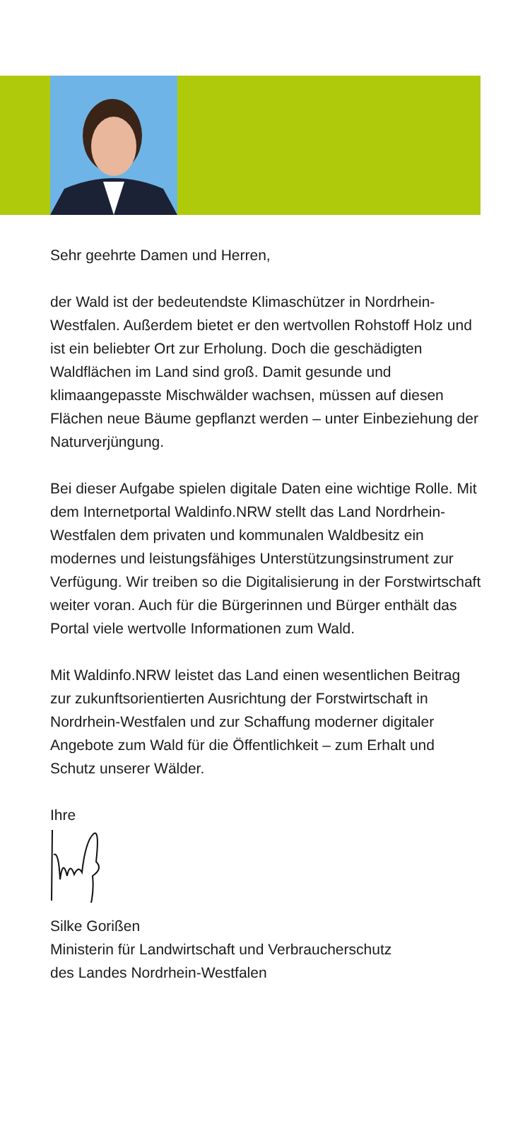Sehr geehrte Damen und Herren,
der Wald ist der bedeutendste Klimaschützer in Nordrhein-Westfalen. Außerdem bietet er den wertvollen Rohstoff Holz und ist ein beliebter Ort zur Erholung. Doch die geschädigten Waldflächen im Land sind groß. Damit gesunde und klimaangepasste Mischwälder wachsen, müssen auf diesen Flächen neue Bäume gepflanzt werden – unter Einbeziehung der Naturverjüngung.
Bei dieser Aufgabe spielen digitale Daten eine wichtige Rolle. Mit dem Internetportal Waldinfo.NRW stellt das Land Nordrhein-Westfalen dem privaten und kommunalen Waldbesitz ein modernes und leistungsfähiges Unterstützungsinstrument zur Verfügung. Wir treiben so die Digitalisierung in der Forstwirtschaft weiter voran. Auch für die Bürgerinnen und Bürger enthält das Portal viele wertvolle Informationen zum Wald.
Mit Waldinfo.NRW leistet das Land einen wesentlichen Beitrag zur zukunftsorientierten Ausrichtung der Forstwirtschaft in Nordrhein-Westfalen und zur Schaffung moderner digitaler Angebote zum Wald für die Öffentlichkeit – zum Erhalt und Schutz unserer Wälder.
Ihre
Silke Gorißen
Ministerin für Landwirtschaft und Verbraucherschutz
des Landes Nordrhein-Westfalen